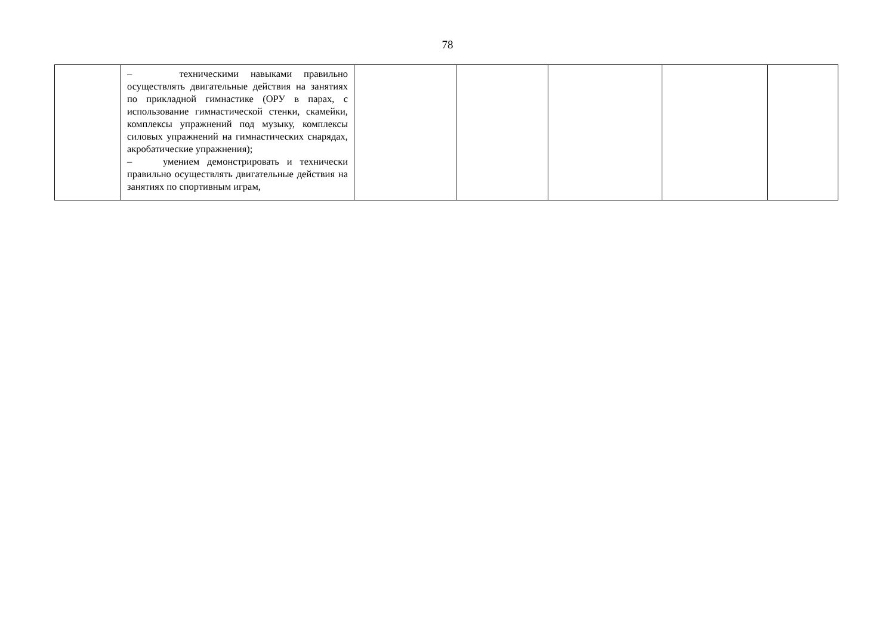78
| | – техническими навыками правильно осуществлять двигательные действия на занятиях по прикладной гимнастике (ОРУ в парах, с использование гимнастической стенки, скамейки, комплексы упражнений под музыку, комплексы силовых упражнений на гимнастических снарядах, акробатические упражнения); – умением демонстрировать и технически правильно осуществлять двигательные действия на занятиях по спортивным играм, | | | | | |